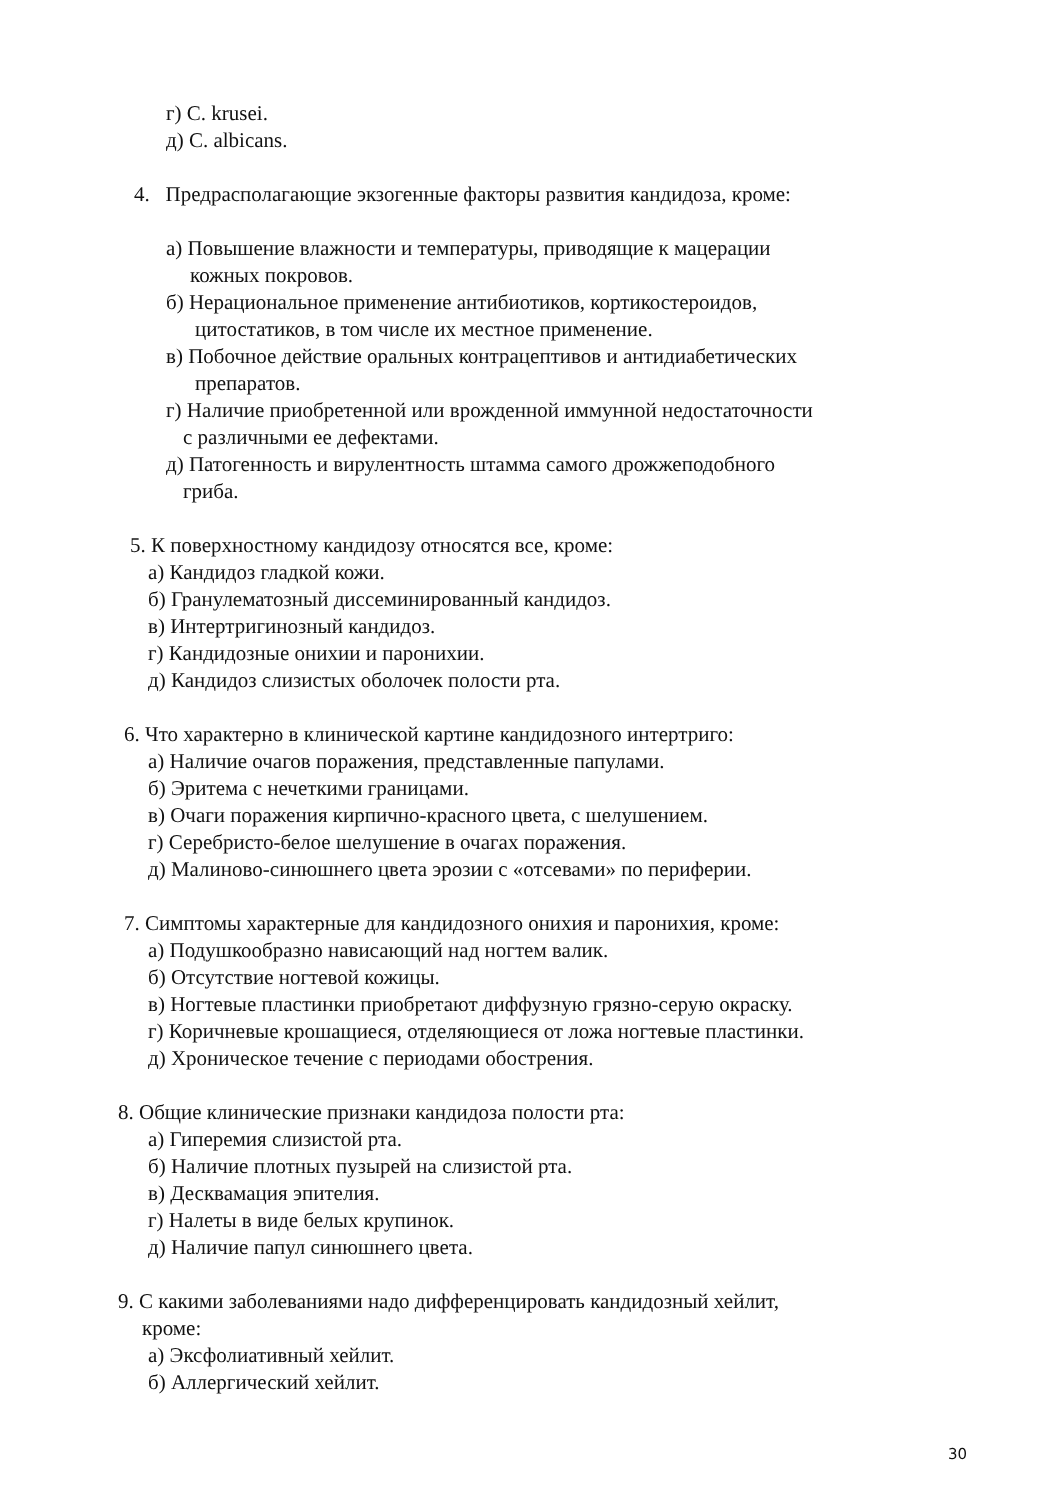г) C. krusei.
д) C. albicans.
4. Предрасполагающие экзогенные факторы развития кандидоза, кроме:
а) Повышение влажности и температуры, приводящие к мацерации
кожных покровов.
б) Нерациональное применение антибиотиков, кортикостероидов,
цитостатиков, в том числе их местное применение.
в) Побочное действие оральных контрацептивов и антидиабетических
препаратов.
г) Наличие приобретенной или врожденной иммунной недостаточности
с различными ее дефектами.
д) Патогенность и вирулентность штамма самого дрожжеподобного
гриба.
5. К поверхностному кандидозу относятся все, кроме:
а) Кандидоз гладкой кожи.
б) Гранулематозный диссеминированный кандидоз.
в) Интертригинозный кандидоз.
г) Кандидозные онихии и паронихии.
д) Кандидоз слизистых оболочек полости рта.
6. Что характерно в клинической картине кандидозного интертриго:
а) Наличие очагов поражения, представленные папулами.
б) Эритема с нечеткими границами.
в) Очаги поражения кирпично-красного цвета, с шелушением.
г) Серебристо-белое шелушение в очагах поражения.
д) Малиново-синюшнего цвета эрозии с «отсевами» по периферии.
7. Симптомы характерные для кандидозного онихия и паронихия, кроме:
а) Подушкообразно нависающий над ногтем валик.
б) Отсутствие ногтевой кожицы.
в) Ногтевые пластинки приобретают диффузную грязно-серую окраску.
г) Коричневые крошащиеся, отделяющиеся от ложа ногтевые пластинки.
д) Хроническое течение с периодами обострения.
8. Общие клинические признаки кандидоза полости рта:
а) Гиперемия слизистой рта.
б) Наличие плотных пузырей на слизистой рта.
в) Десквамация эпителия.
г) Налеты в виде белых крупинок.
д) Наличие папул синюшнего цвета.
9. С какими заболеваниями надо дифференцировать кандидозный хейлит,
кроме:
а) Эксфолиативный хейлит.
б) Аллергический хейлит.
30